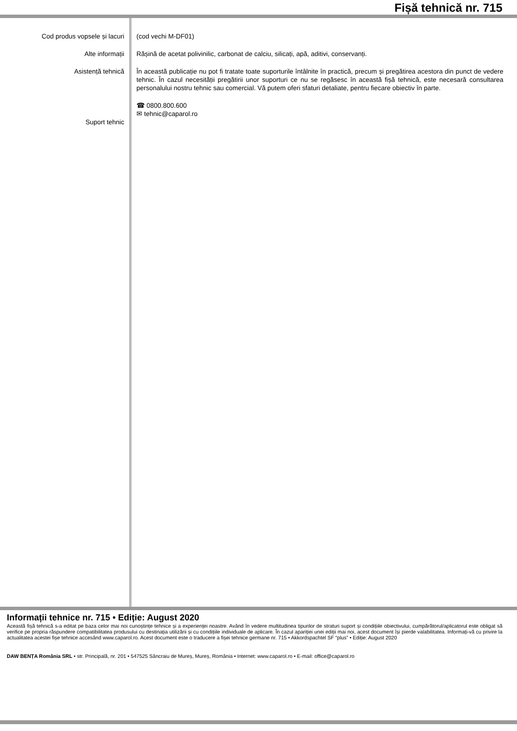Fișă tehnică nr. 715
Cod produs vopsele și lacuri
Alte informații
Asistență tehnică
Suport tehnic
(cod vechi M-DF01)
Rășină de acetat polivinilic, carbonat de calciu, silicați, apă, aditivi, conservanți.
În această publicație nu pot fi tratate toate suporturile întâlnite în practică, precum și pregătirea acestora din punct de vedere tehnic. În cazul necesității pregătirii unor suporturi ce nu se regăsesc în această fișă tehnică, este necesară consultarea personalului nostru tehnic sau comercial. Vă putem oferi sfaturi detaliate, pentru fiecare obiectiv în parte.
☎ 0800.800.600
✉ tehnic@caparol.ro
Informații tehnice nr. 715 • Ediție: August 2020
Această fișă tehnică s-a editat pe baza celor mai noi cunoștințe tehnice și a experienței noastre. Având în vedere multitudinea tipurilor de straturi suport și condițiile obiectivului, cumpărătorul/aplicatorul este obligat să verifice pe propria răspundere compatibilitatea produsului cu destinația utilizării și cu condițiile individuale de aplicare. În cazul apariției unei ediții mai noi, acest document își pierde valabilitatea. Informați-vă cu privire la actualitatea acestei fișe tehnice accesând www.caparol.ro. Acest document este o traducere a fișei tehnice germane nr. 715 • Akkordspachtel SF “plus” • Ediție: August 2020
DAW BENȚA România SRL • str. Principală, nr. 201 • 547525 Sâncraiu de Mureș, Mureș, România • Internet: www.caparol.ro • E-mail: office@caparol.ro